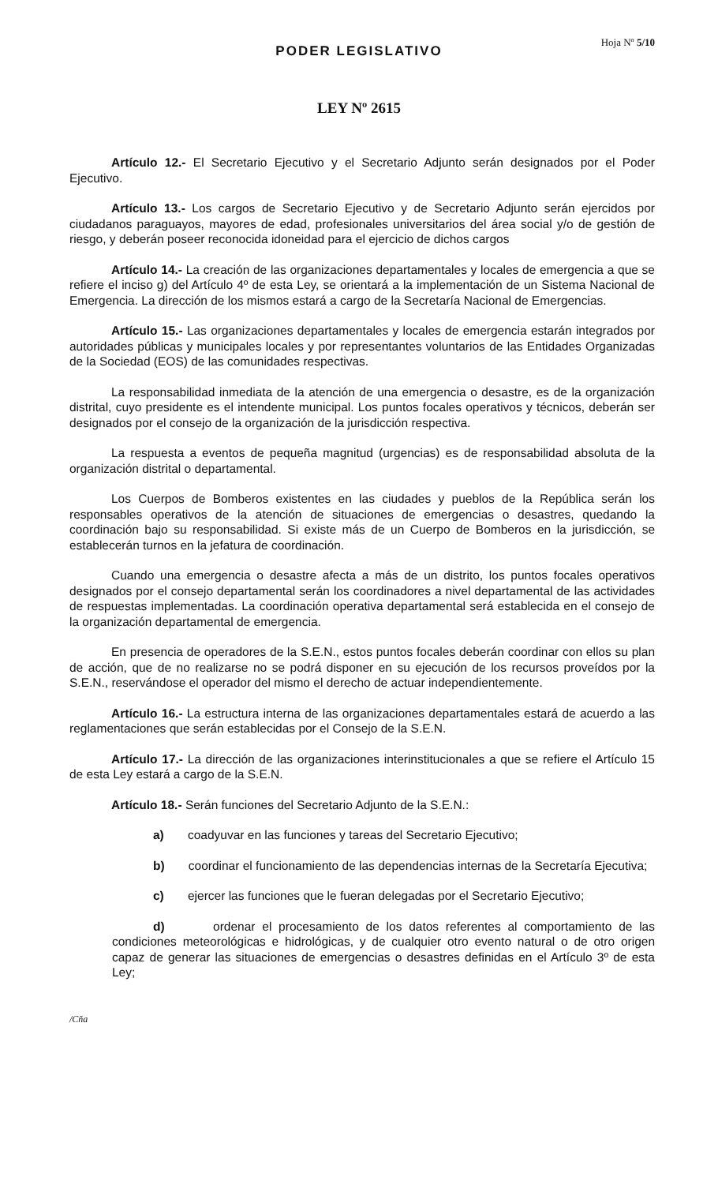Hoja Nº 5/10
PODER LEGISLATIVO
LEY Nº 2615
Artículo 12.- El Secretario Ejecutivo y el Secretario Adjunto serán designados por el Poder Ejecutivo.
Artículo 13.- Los cargos de Secretario Ejecutivo y de Secretario Adjunto serán ejercidos por ciudadanos paraguayos, mayores de edad, profesionales universitarios del área social y/o de gestión de riesgo, y deberán poseer reconocida idoneidad para el ejercicio de dichos cargos
Artículo 14.- La creación de las organizaciones departamentales y locales de emergencia a que se refiere el inciso g) del Artículo 4º de esta Ley, se orientará a la implementación de un Sistema Nacional de Emergencia. La dirección de los mismos estará a cargo de la Secretaría Nacional de Emergencias.
Artículo 15.- Las organizaciones departamentales y locales de emergencia estarán integrados por autoridades públicas y municipales locales y por representantes voluntarios de las Entidades Organizadas de la Sociedad (EOS) de las comunidades respectivas.
La responsabilidad inmediata de la atención de una emergencia o desastre, es de la organización distrital, cuyo presidente es el intendente municipal. Los puntos focales operativos y técnicos, deberán ser designados por el consejo de la organización de la jurisdicción respectiva.
La respuesta a eventos de pequeña magnitud (urgencias) es de responsabilidad absoluta de la organización distrital o departamental.
Los Cuerpos de Bomberos existentes en las ciudades y pueblos de la República serán los responsables operativos de la atención de situaciones de emergencias o desastres, quedando la coordinación bajo su responsabilidad. Si existe más de un Cuerpo de Bomberos en la jurisdicción, se establecerán turnos en la jefatura de coordinación.
Cuando una emergencia o desastre afecta a más de un distrito, los puntos focales operativos designados por el consejo departamental serán los coordinadores a nivel departamental de las actividades de respuestas implementadas. La coordinación operativa departamental será establecida en el consejo de la organización departamental de emergencia.
En presencia de operadores de la S.E.N., estos puntos focales deberán coordinar con ellos su plan de acción, que de no realizarse no se podrá disponer en su ejecución de los recursos proveídos por la S.E.N., reservándose el operador del mismo el derecho de actuar independientemente.
Artículo 16.- La estructura interna de las organizaciones departamentales estará de acuerdo a las reglamentaciones que serán establecidas por el Consejo de la S.E.N.
Artículo 17.- La dirección de las organizaciones interinstitucionales a que se refiere el Artículo 15 de esta Ley estará a cargo de la S.E.N.
Artículo 18.- Serán funciones del Secretario Adjunto de la S.E.N.:
a) coadyuvar en las funciones y tareas del Secretario Ejecutivo;
b) coordinar el funcionamiento de las dependencias internas de la Secretaría Ejecutiva;
c) ejercer las funciones que le fueran delegadas por el Secretario Ejecutivo;
d) ordenar el procesamiento de los datos referentes al comportamiento de las condiciones meteorológicas e hidrológicas, y de cualquier otro evento natural o de otro origen capaz de generar las situaciones de emergencias o desastres definidas en el Artículo 3º de esta Ley;
/Cña